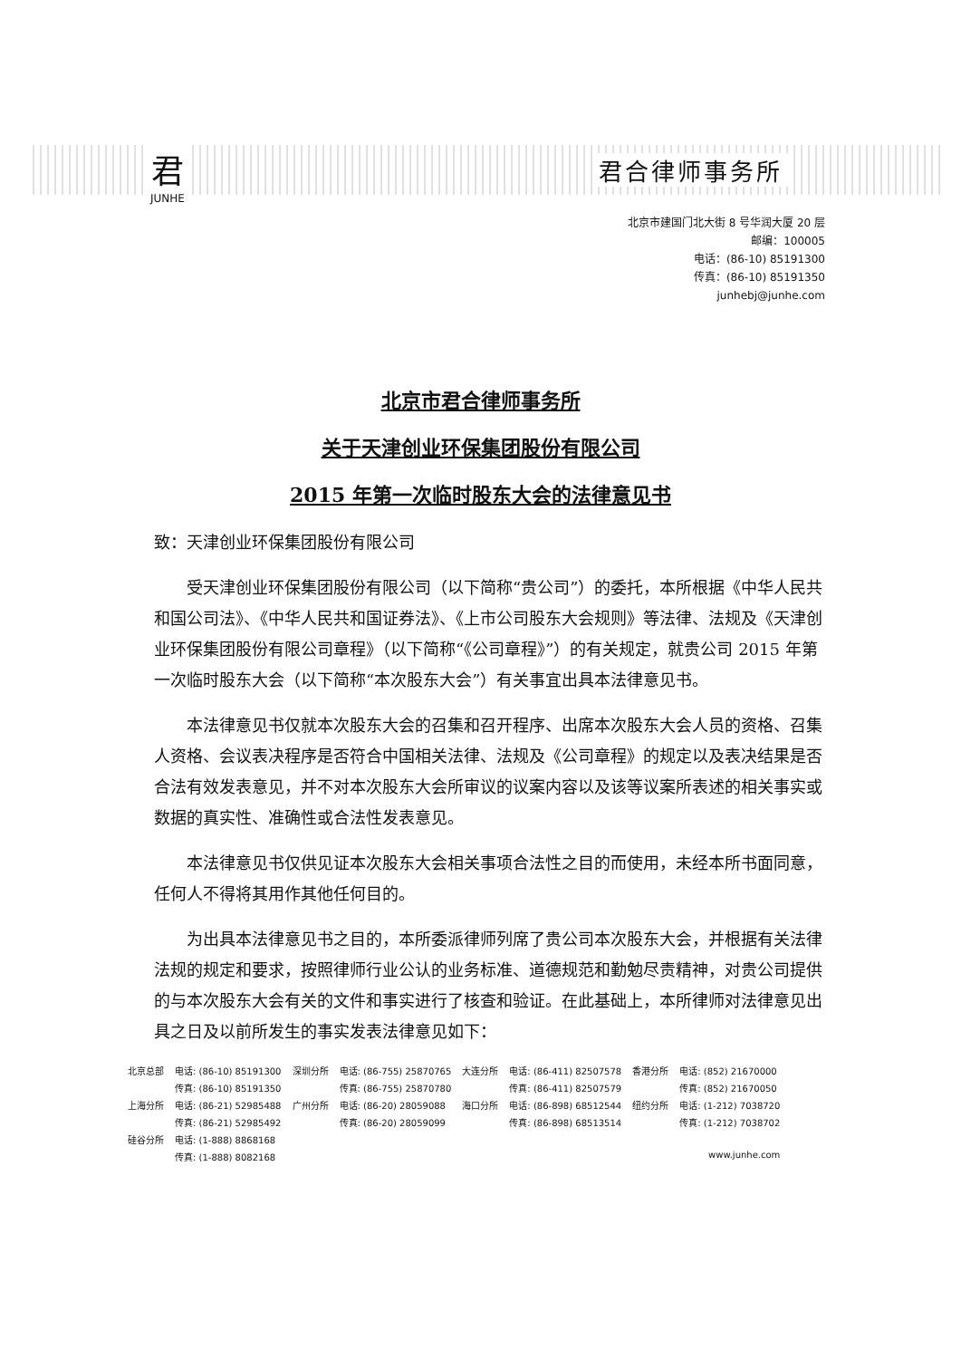君
JUNHE
君合律师事务所
北京市建国门北大街 8 号华润大厦 20 层
邮编：100005
电话：(86-10) 85191300
传真：(86-10) 85191350
junhebj@junhe.com
北京市君合律师事务所
关于天津创业环保集团股份有限公司
2015 年第一次临时股东大会的法律意见书
致：天津创业环保集团股份有限公司
受天津创业环保集团股份有限公司（以下简称“贵公司”）的委托，本所根据《中华人民共和国公司法》、《中华人民共和国证券法》、《上市公司股东大会规则》等法律、法规及《天津创业环保集团股份有限公司章程》（以下简称“《公司章程》”）的有关规定，就贵公司 2015 年第一次临时股东大会（以下简称“本次股东大会”）有关事宜出具本法律意见书。
本法律意见书仅就本次股东大会的召集和召开程序、出席本次股东大会人员的资格、召集人资格、会议表决程序是否符合中国相关法律、法规及《公司章程》的规定以及表决结果是否合法有效发表意见，并不对本次股东大会所审议的议案内容以及该等议案所表述的相关事实或数据的真实性、准确性或合法性发表意见。
本法律意见书仅供见证本次股东大会相关事项合法性之目的而使用，未经本所书面同意，任何人不得将其用作其他任何目的。
为出具本法律意见书之目的，本所委派律师列席了贵公司本次股东大会，并根据有关法律法规的规定和要求，按照律师行业公认的业务标准、道德规范和勤勉尽责精神，对贵公司提供的与本次股东大会有关的文件和事实进行了核查和验证。在此基础上，本所律师对法律意见出具之日及以前所发生的事实发表法律意见如下：
| 北京总部 | 电话: (86-10) 85191300 | 深圳分所 | 电话: (86-755) 25870765 | 大连分所 | 电话: (86-411) 82507578 | 香港分所 | 电话: (852) 21670000 |
| | 传真: (86-10) 85191350 | | 传真: (86-755) 25870780 | | 传真: (86-411) 82507579 | | 传真: (852) 21670050 |
| 上海分所 | 电话: (86-21) 52985488 | 广州分所 | 电话: (86-20) 28059088 | 海口分所 | 电话: (86-898) 68512544 | 纽约分所 | 电话: (1-212) 7038720 |
| | 传真: (86-21) 52985492 | | 传真: (86-20) 28059099 | | 传真: (86-898) 68513514 | | 传真: (1-212) 7038702 |
| 硅谷分所 | 电话: (1-888) 8868168 | | | | | | |
| | 传真: (1-888) 8082168 | | | | | | www.junhe.com |